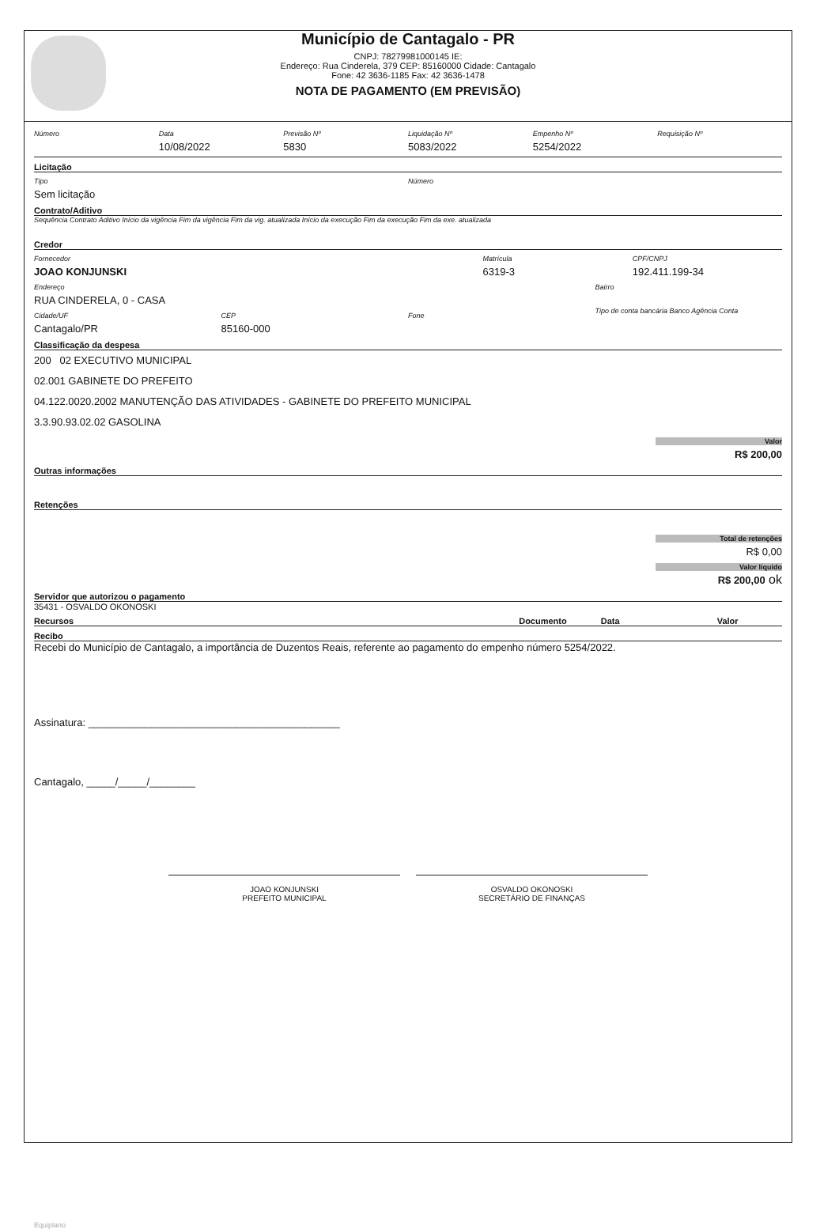Município de Cantagalo - PR
CNPJ: 78279981000145 IE:
Endereço: Rua Cinderela, 379 CEP: 85160000 Cidade: Cantagalo
Fone: 42 3636-1185 Fax: 42 3636-1478
NOTA DE PAGAMENTO (EM PREVISÃO)
Número Data
10/08/2022
Previsão Nº
5830
Liquidação Nº
5083/2022
Empenho Nº
5254/2022
Requisição Nº
Licitação
Tipo
Sem licitação
Número
Contrato/Aditivo
Sequência Contrato Aditivo Início da vigência Fim da vigência Fim da vig. atualizada Início da execução Fim da execução Fim da exe. atualizada
Credor
Fornecedor
JOAO KONJUNSKI
Matrícula
6319-3
CPF/CNPJ
192.411.199-34
Endereço
RUA CINDERELA, 0 - CASA
Bairro
Cidade/UF
Cantagalo/PR
CEP
85160-000
Fone Tipo de conta bancária Banco Agência Conta
Classificação da despesa
200 02 EXECUTIVO MUNICIPAL
02.001 GABINETE DO PREFEITO
04.122.0020.2002 MANUTENÇÃO DAS ATIVIDADES - GABINETE DO PREFEITO MUNICIPAL
3.3.90.93.02.02 GASOLINA
Valor
R$ 200,00
Outras informações
Retenções
Total de retenções
R$ 0,00
Valor líquido
R$ 200,00 ok
Servidor que autorizou o pagamento
35431 - OSVALDO OKONOSKI
Recursos Documento Data Valor
Recibo
Recebi do Município de Cantagalo, a importância de Duzentos Reais, referente ao pagamento do empenho número 5254/2022.
Assinatura: ____________________________________________
Cantagalo, _____/_____/________
JOAO KONJUNSKI
PREFEITO MUNICIPAL
OSVALDO OKONOSKI
SECRETÁRIO DE FINANÇAS
Equiplano